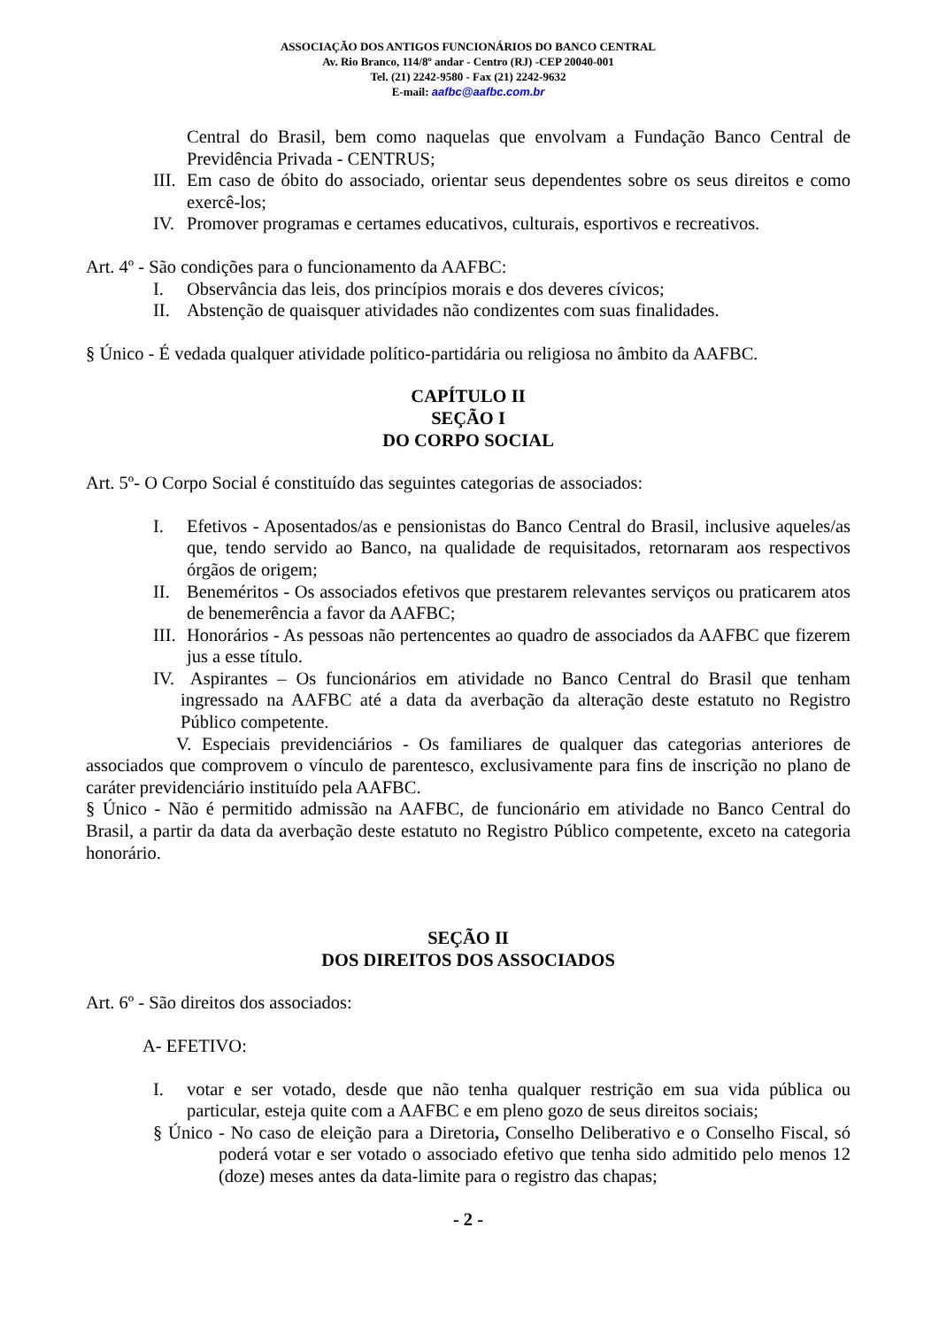ASSOCIAÇÃO DOS ANTIGOS FUNCIONÁRIOS DO BANCO CENTRAL
Av. Rio Branco, 114/8º andar - Centro (RJ) -CEP 20040-001
Tel. (21) 2242-9580 - Fax (21) 2242-9632
E-mail: aafbc@aafbc.com.br
Central do Brasil, bem como naquelas que envolvam a Fundação Banco Central de Previdência Privada - CENTRUS;
III. Em caso de óbito do associado, orientar seus dependentes sobre os seus direitos e como exercê-los;
IV. Promover programas e certames educativos, culturais, esportivos e recreativos.
Art. 4º - São condições para o funcionamento da AAFBC:
I. Observância das leis, dos princípios morais e dos deveres cívicos;
II. Abstenção de quaisquer atividades não condizentes com suas finalidades.
§ Único - É vedada qualquer atividade político-partidária ou religiosa no âmbito da AAFBC.
CAPÍTULO II
SEÇÃO I
DO CORPO SOCIAL
Art. 5º- O Corpo Social é constituído das seguintes categorias de associados:
I. Efetivos - Aposentados/as e pensionistas do Banco Central do Brasil, inclusive aqueles/as que, tendo servido ao Banco, na qualidade de requisitados, retornaram aos respectivos órgãos de origem;
II. Beneméritos - Os associados efetivos que prestarem relevantes serviços ou praticarem atos de benemerência a favor da AAFBC;
III. Honorários - As pessoas não pertencentes ao quadro de associados da AAFBC que fizerem jus a esse título.
IV. Aspirantes – Os funcionários em atividade no Banco Central do Brasil que tenham ingressado na AAFBC até a data da averbação da alteração deste estatuto no Registro Público competente.
V. Especiais previdenciários - Os familiares de qualquer das categorias anteriores de associados que comprovem o vínculo de parentesco, exclusivamente para fins de inscrição no plano de caráter previdenciário instituído pela AAFBC.
§ Único - Não é permitido admissão na AAFBC, de funcionário em atividade no Banco Central do Brasil, a partir da data da averbação deste estatuto no Registro Público competente, exceto na categoria honorário.
SEÇÃO II
DOS DIREITOS DOS ASSOCIADOS
Art. 6º - São direitos dos associados:
A- EFETIVO:
I. votar e ser votado, desde que não tenha qualquer restrição em sua vida pública ou particular, esteja quite com a AAFBC e em pleno gozo de seus direitos sociais;
§ Único - No caso de eleição para a Diretoria, Conselho Deliberativo e o Conselho Fiscal, só poderá votar e ser votado o associado efetivo que tenha sido admitido pelo menos 12 (doze) meses antes da data-limite para o registro das chapas;
- 2 -